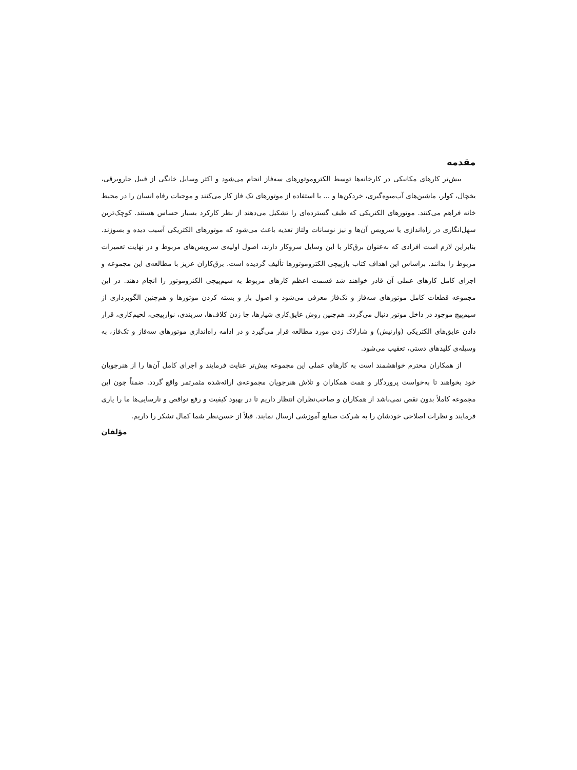مقدمه
بیش‌تر کارهای مکانیکی در کارخانه‌ها توسط الکتروموتورهای سه‌فاز انجام می‌شود و اکثر وسایل خانگی از قبیل جاروبرقی، یخچال، کولر، ماشین‌های آب‌میوه‌گیری، خردکن‌ها و ... با استفاده از موتورهای تک فاز کار می‌کنند و موجبات رفاه انسان را در محیط خانه فراهم می‌کنند. موتورهای الکتریکی که طیف گسترده‌ای را تشکیل می‌دهند از نظر کارکرد بسیار حساس هستند. کوچک‌ترین سهل‌انگاری در راه‌اندازی یا سرویس آن‌ها و نیز نوسانات ولتاژ تغذیه باعث می‌شود که موتورهای الکتریکی آسیب دیده و بسوزند. بنابراین لازم است افرادی که به‌عنوان برق‌کار با این وسایل سروکار دارند، اصول اولیه‌ی سرویس‌های مربوط و در نهایت تعمیرات مربوط را بدانند. براساس این اهداف کتاب بازپیچی الکتروموتورها تألیف گردیده است. برق‌کاران عزیز با مطالعه‌ی این مجموعه و اجرای کامل کارهای عملی آن قادر خواهند شد قسمت اعظم کارهای مربوط به سیم‌پیچی الکتروموتور را انجام دهند. در این مجموعه قطعات کامل موتورهای سه‌فاز و تک‌فاز معرفی می‌شود و اصول باز و بسته کردن موتورها و هم‌چنین الگوبرداری از سیم‌پیچ موجود در داخل موتور دنبال می‌گردد. هم‌چنین روش عایق‌کاری شیارها، جا زدن کلاف‌ها، سربندی، نوارپیچی، لحیم‌کاری، قرار دادن عایق‌های الکتریکی (وارنیش) و شارلاک زدن مورد مطالعه قرار می‌گیرد و در ادامه راه‌اندازی موتورهای سه‌فاز و تک‌فاز، به وسیله‌ی کلیدهای دستی، تعقیب می‌شود.
از همکاران محترم خواهشمند است به کارهای عملی این مجموعه بیش‌تر عنایت فرمایند و اجرای کامل آن‌ها را از هنرجویان خود بخواهند تا به‌خواست پروردگار و همت همکاران و تلاش هنرجویان مجموعه‌ی ارائه‌شده مثمرثمر واقع گردد. ضمناً چون این مجموعه کاملاً بدون نقص نمی‌باشد از همکاران و صاحب‌نظران انتظار داریم تا در بهبود کیفیت و رفع نواقص و نارسایی‌ها ما را یاری فرمایند و نظرات اصلاحی خودشان را به شرکت صنایع آموزشی ارسال نمایند. قبلاً از حسن‌نظر شما کمال تشکر را داریم.
مؤلفان